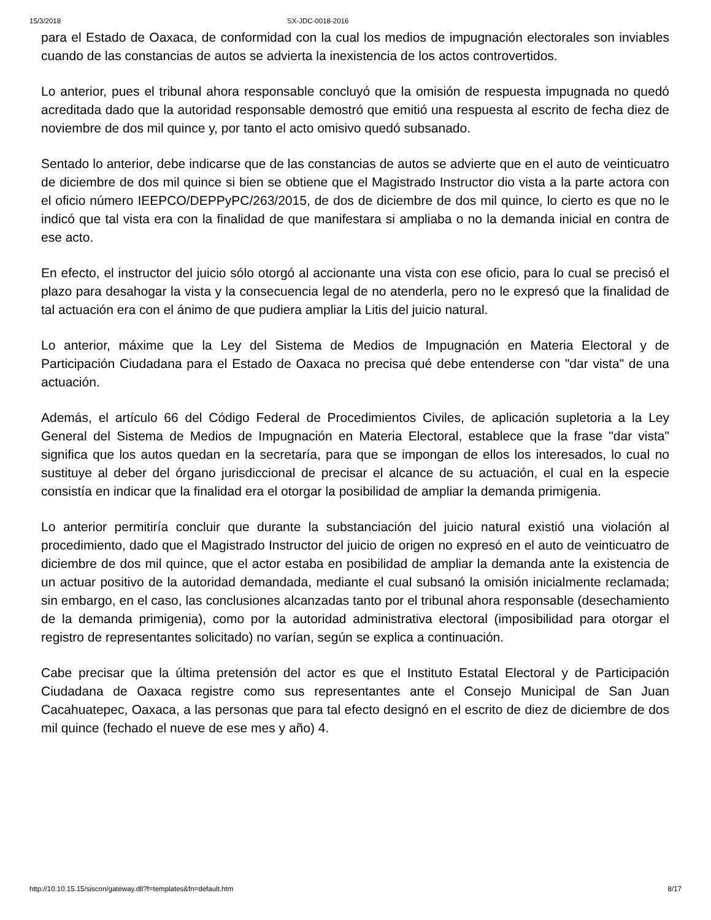15/3/2018 SX-JDC-0018-2016
para el Estado de Oaxaca, de conformidad con la cual los medios de impugnación electorales son inviables cuando de las constancias de autos se advierta la inexistencia de los actos controvertidos.
Lo anterior, pues el tribunal ahora responsable concluyó que la omisión de respuesta impugnada no quedó acreditada dado que la autoridad responsable demostró que emitió una respuesta al escrito de fecha diez de noviembre de dos mil quince y, por tanto el acto omisivo quedó subsanado.
Sentado lo anterior, debe indicarse que de las constancias de autos se advierte que en el auto de veinticuatro de diciembre de dos mil quince si bien se obtiene que el Magistrado Instructor dio vista a la parte actora con el oficio número IEEPCO/DEPPyPC/263/2015, de dos de diciembre de dos mil quince, lo cierto es que no le indicó que tal vista era con la finalidad de que manifestara si ampliaba o no la demanda inicial en contra de ese acto.
En efecto, el instructor del juicio sólo otorgó al accionante una vista con ese oficio, para lo cual se precisó el plazo para desahogar la vista y la consecuencia legal de no atenderla, pero no le expresó que la finalidad de tal actuación era con el ánimo de que pudiera ampliar la Litis del juicio natural.
Lo anterior, máxime que la Ley del Sistema de Medios de Impugnación en Materia Electoral y de Participación Ciudadana para el Estado de Oaxaca no precisa qué debe entenderse con "dar vista" de una actuación.
Además, el artículo 66 del Código Federal de Procedimientos Civiles, de aplicación supletoria a la Ley General del Sistema de Medios de Impugnación en Materia Electoral, establece que la frase "dar vista" significa que los autos quedan en la secretaría, para que se impongan de ellos los interesados, lo cual no sustituye al deber del órgano jurisdiccional de precisar el alcance de su actuación, el cual en la especie consistía en indicar que la finalidad era el otorgar la posibilidad de ampliar la demanda primigenia.
Lo anterior permitiría concluir que durante la substanciación del juicio natural existió una violación al procedimiento, dado que el Magistrado Instructor del juicio de origen no expresó en el auto de veinticuatro de diciembre de dos mil quince, que el actor estaba en posibilidad de ampliar la demanda ante la existencia de un actuar positivo de la autoridad demandada, mediante el cual subsanó la omisión inicialmente reclamada; sin embargo, en el caso, las conclusiones alcanzadas tanto por el tribunal ahora responsable (desechamiento de la demanda primigenia), como por la autoridad administrativa electoral (imposibilidad para otorgar el registro de representantes solicitado) no varían, según se explica a continuación.
Cabe precisar que la última pretensión del actor es que el Instituto Estatal Electoral y de Participación Ciudadana de Oaxaca registre como sus representantes ante el Consejo Municipal de San Juan Cacahuatepec, Oaxaca, a las personas que para tal efecto designó en el escrito de diez de diciembre de dos mil quince (fechado el nueve de ese mes y año) 4.
http://10.10.15.15/siscon/gateway.dll?f=templates&fn=default.htm 8/17